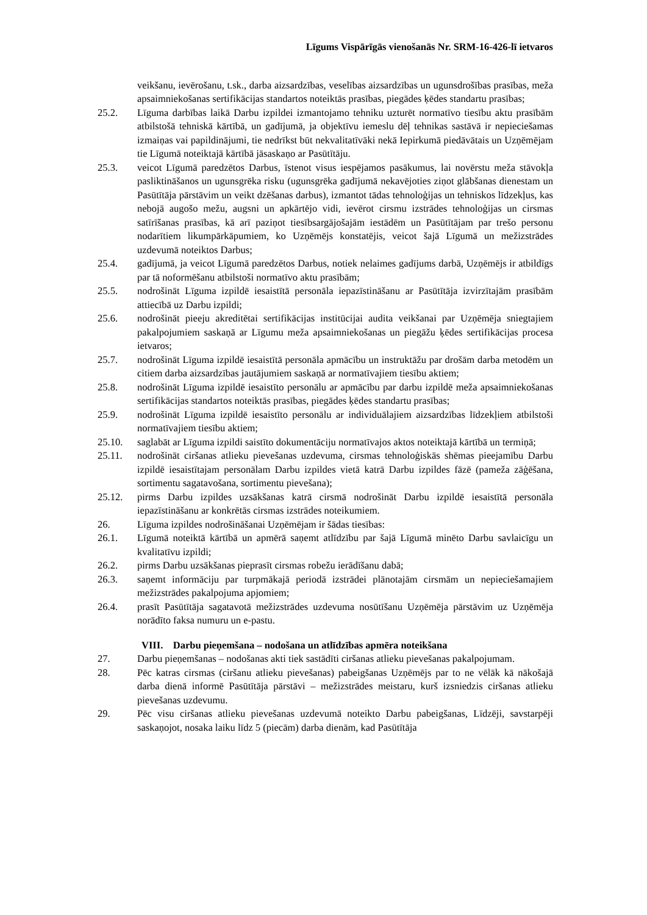Līgums Vispārīgās vienošanās Nr. SRM-16-426-lī ietvaros
veikšanu, ievērošanu, t.sk., darba aizsardzības, veselības aizsardzības un ugunsdrošības prasības, meža apsaimniekošanas sertifikācijas standartos noteiktās prasības, piegādes ķēdes standartu prasības;
25.2. Līguma darbības laikā Darbu izpildei izmantojamo tehniku uzturēt normatīvo tiesību aktu prasībām atbilstošā tehniskā kārtībā, un gadījumā, ja objektīvu iemeslu dēļ tehnikas sastāvā ir nepieciešamas izmaiņas vai papildinājumi, tie nedrīkst būt nekvalitatīvāki nekā Iepirkumā piedāvātais un Uzņēmējam tie Līgumā noteiktajā kārtībā jāsaskaņo ar Pasūtītāju.
25.3. veicot Līgumā paredzētos Darbus, īstenot visus iespējamos pasākumus, lai novērstu meža stāvokļa pasliktināšanos un ugunsgrēka risku (ugunsgrēka gadījumā nekavējoties ziņot glābšanas dienestam un Pasūtītāja pārstāvim un veikt dzēšanas darbus), izmantot tādas tehnoloģijas un tehniskos līdzekļus, kas nebojā augošo mežu, augsni un apkārtējo vidi, ievērot cirsmu izstrādes tehnoloģijas un cirsmas satīrīšanas prasības, kā arī paziņot tiesībsargājošajām iestādēm un Pasūtītājam par trešo personu nodarītiem likumpārkāpumiem, ko Uzņēmējs konstatējis, veicot šajā Līgumā un mežizstrādes uzdevumā noteiktos Darbus;
25.4. gadījumā, ja veicot Līgumā paredzētos Darbus, notiek nelaimes gadījums darbā, Uzņēmējs ir atbildīgs par tā noformēšanu atbilstoši normatīvo aktu prasībām;
25.5. nodrošināt Līguma izpildē iesaistītā personāla iepazīstināšanu ar Pasūtītāja izvirzītajām prasībām attiecībā uz Darbu izpildi;
25.6. nodrošināt pieeju akreditētai sertifikācijas institūcijai audita veikšanai par Uzņēmēja sniegtajiem pakalpojumiem saskaņā ar Līgumu meža apsaimniekošanas un piegāžu ķēdes sertifikācijas procesa ietvaros;
25.7. nodrošināt Līguma izpildē iesaistītā personāla apmācību un instruktāžu par drošām darba metodēm un citiem darba aizsardzības jautājumiem saskaņā ar normatīvajiem tiesību aktiem;
25.8. nodrošināt Līguma izpildē iesaistīto personālu ar apmācību par darbu izpildē meža apsaimniekošanas sertifikācijas standartos noteiktās prasības, piegādes ķēdes standartu prasības;
25.9. nodrošināt Līguma izpildē iesaistīto personālu ar individuālajiem aizsardzības līdzekļiem atbilstoši normatīvajiem tiesību aktiem;
25.10. saglabāt ar Līguma izpildi saistīto dokumentāciju normatīvajos aktos noteiktajā kārtībā un termiņā;
25.11. nodrošināt ciršanas atlieku pievešanas uzdevuma, cirsmas tehnoloģiskās shēmas pieejamību Darbu izpildē iesaistītajam personālam Darbu izpildes vietā katrā Darbu izpildes fāzē (pameža zāģēšana, sortimentu sagatavošana, sortimentu pievešana);
25.12. pirms Darbu izpildes uzsākšanas katrā cirsmā nodrošināt Darbu izpildē iesaistītā personāla iepazīstināšanu ar konkrētās cirsmas izstrādes noteikumiem.
26. Līguma izpildes nodrošināšanai Uzņēmējam ir šādas tiesības:
26.1. Līgumā noteiktā kārtībā un apmērā saņemt atlīdzību par šajā Līgumā minēto Darbu savlaicīgu un kvalitatīvu izpildi;
26.2. pirms Darbu uzsākšanas pieprasīt cirsmas robežu ierādīšanu dabā;
26.3. saņemt informāciju par turpmākajā periodā izstrādei plānotajām cirsmām un nepieciešamajiem mežizstrādes pakalpojuma apjomiem;
26.4. prasīt Pasūtītāja sagatavotā mežizstrādes uzdevuma nosūtīšanu Uzņēmēja pārstāvim uz Uzņēmēja norādīto faksa numuru un e-pastu.
VIII. Darbu pieņemšana – nodošana un atlīdzības apmēra noteikšana
27. Darbu pieņemšanas – nodošanas akti tiek sastādīti ciršanas atlieku pievešanas pakalpojumam.
28. Pēc katras cirsmas (ciršanu atlieku pievešanas) pabeigšanas Uzņēmējs par to ne vēlāk kā nākošajā darba dienā informē Pasūtītāja pārstāvi – mežizstrādes meistaru, kurš izsniedzis ciršanas atlieku pievešanas uzdevumu.
29. Pēc visu ciršanas atlieku pievešanas uzdevumā noteikto Darbu pabeigšanas, Līdzēji, savstarpēji saskaņojot, nosaka laiku līdz 5 (piecām) darba dienām, kad Pasūtītāja